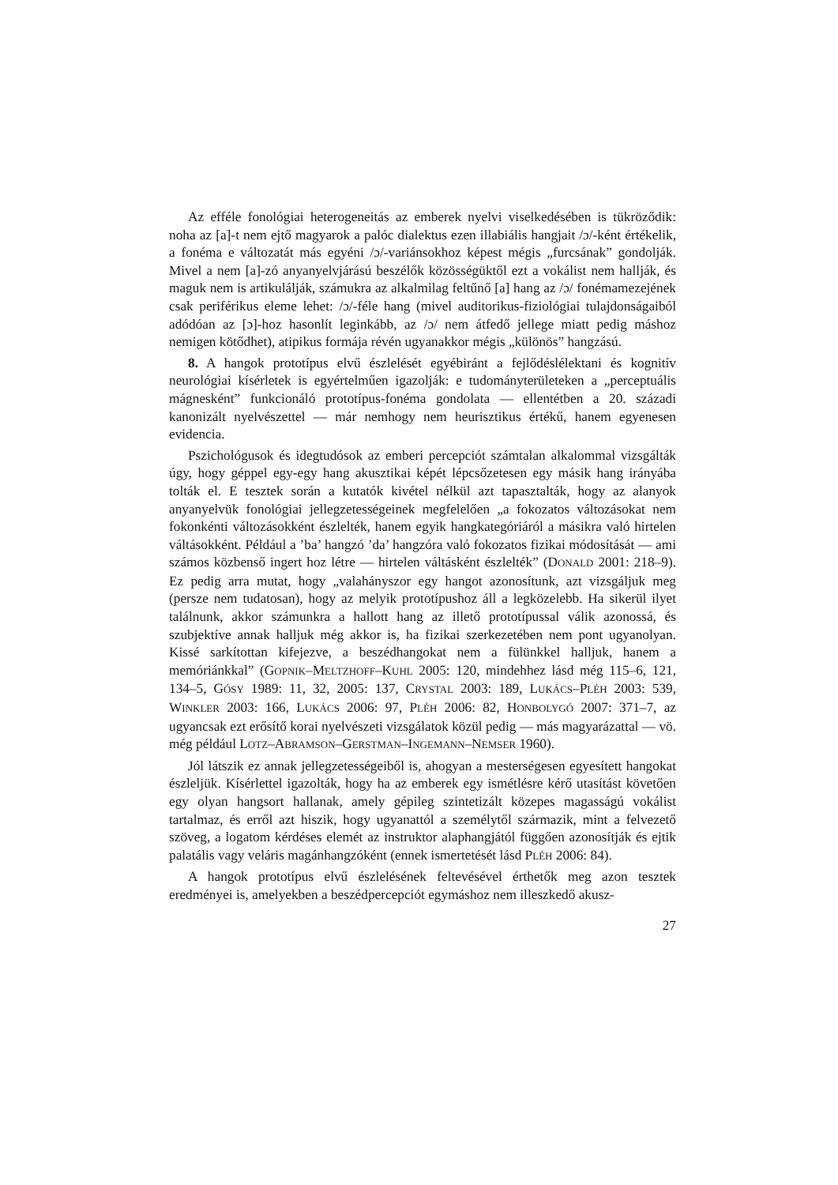Az efféle fonológiai heterogeneitás az emberek nyelvi viselkedésében is tükröződik: noha az [a]-t nem ejtő magyarok a palóc dialektus ezen illabiális hangjait /ɔ/-ként értékelik, a fonéma e változatát más egyéni /ɔ/-variánsokhoz képest mégis „furcsának” gondolják. Mivel a nem [a]-zó anyanyelvjárású beszélők közösségüktől ezt a vokálist nem hallják, és maguk nem is artikulálják, számukra az alkalmilag feltűnő [a] hang az /ɔ/ fonémamezejének csak periférikus eleme lehet: /ɔ/-féle hang (mivel auditorikus-fiziológiai tulajdonságaiból adódóan az [ɔ]-hoz hasonlít leginkább, az /ɔ/ nem átfedő jellege miatt pedig máshoz nemigen kötődhet), atipikus formája révén ugyanakkor mégis „különös” hangzású.
8. A hangok prototípus elvű észlelését egyébiránt a fejlődéslélektani és kognitív neurológiai kísérletek is egyértelműen igazolják: e tudományterületeken a „perceptuális mágnesként” funkcionáló prototípus-fonéma gondolata — ellentétben a 20. századi kanonizált nyelvészettel — már nemhogy nem heurisztikus értékű, hanem egyenesen evidencia.
Pszichológusok és idegtudósok az emberi percepciót számtalan alkalommal vizsgálták úgy, hogy géppel egy-egy hang akusztikai képét lépcsőzetesen egy másik hang irányába tolták el. E tesztek során a kutatók kivétel nélkül azt tapasztalták, hogy az alanyok anyanyelvük fonológiai jellegzetességeinek megfelelően „a fokozatos változásokat nem fokonkénti változásokként észlelték, hanem egyik hangkategóriáról a másikra való hirtelen váltásokként. Például a ’ba’ hangzó ’da’ hangzóra való fokozatos fizikai módosítását — ami számos közbenső ingert hoz létre — hirtelen váltásként észlelték” (DONALD 2001: 218–9). Ez pedig arra mutat, hogy „valahányszor egy hangot azonosítunk, azt vizsgáljuk meg (persze nem tudatosan), hogy az melyik prototípushoz áll a legközelebb. Ha sikerül ilyet találnunk, akkor számunkra a hallott hang az illető prototípussal válik azonossá, és szubjektíve annak halljuk még akkor is, ha fizikai szerkezetében nem pont ugyanolyan. Kissé sarkítottan kifejezve, a beszédhangokat nem a fülünkkel halljuk, hanem a memóriánkkal” (GOPNIK–MELTZHOFF–KUHL 2005: 120, mindehhez lásd még 115–6, 121, 134–5, GÓSY 1989: 11, 32, 2005: 137, CRYSTAL 2003: 189, LUKÁCS–PLÉH 2003: 539, WINKLER 2003: 166, LUKÁCS 2006: 97, PLÉH 2006: 82, HONBOLYGÓ 2007: 371–7, az ugyancsak ezt erősítő korai nyelvészeti vizsgálatok közül pedig — más magyarázattal — vö. még például LOTZ–ABRAMSON–GERSTMAN–INGEMANN–NEMSER 1960).
Jól látszik ez annak jellegzetességeiből is, ahogyan a mesterségesen egyesített hangokat észleljük. Kísérlettel igazolták, hogy ha az emberek egy ismétlésre kérő utasítást követően egy olyan hangsort hallanak, amely gépileg szintetizált közepes magasságú vokálist tartalmaz, és erről azt hiszik, hogy ugyanattól a személytől származik, mint a felvezető szöveg, a logatom kérdéses elemét az instruktor alaphangjától függően azonosítják és ejtik palatális vagy veláris magánhangzóként (ennek ismertetését lásd PLÉH 2006: 84).
A hangok prototípus elvű észlelésének feltevésével érthetők meg azon tesztek eredményei is, amelyekben a beszédpercepciót egymáshoz nem illeszkedő akusz-
27